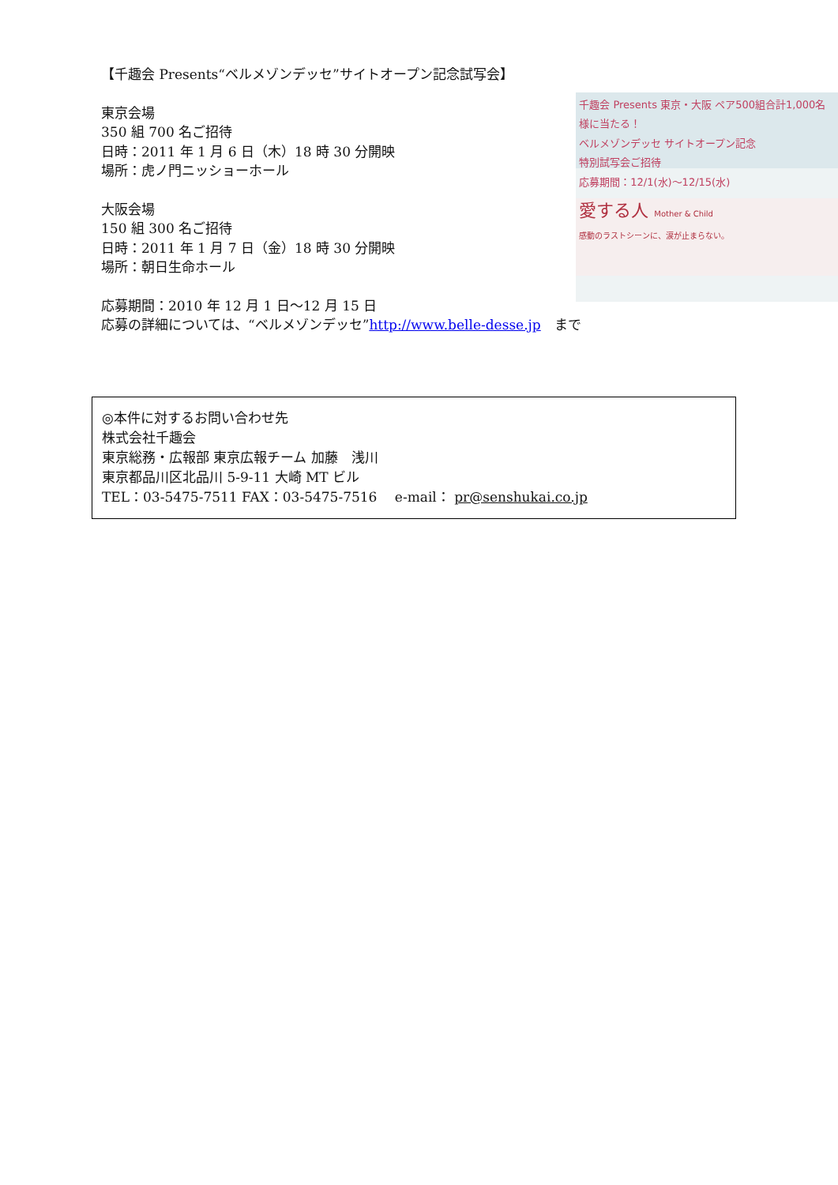【千趣会 Presents“ベルメゾンデッセ”サイトオープン記念試写会】
東京会場
350 組 700 名ご招待
日時：2011 年 1 月 6 日（木）18 時 30 分開映
場所：虎ノ門ニッショーホール
大阪会場
150 組 300 名ご招待
日時：2011 年 1 月 7 日（金）18 時 30 分開映
場所：朝日生命ホール
応募期間：2010 年 12 月 1 日～12 月 15 日
千趣会 Presents 東京・大阪 ペア500組合計1,000名様に当たる！
ベルメゾンデッセ サイトオープン記念
特別試写会ご招待
応募期間：12/1(水)～12/15(水)
愛する人 Mother & Child
感動のラストシーンに、涙が止まらない。
応募の詳細については、“ベルメゾンデッセ”http://www.belle-desse.jp　まで
◎本件に対するお問い合わせ先
株式会社千趣会
東京総務・広報部 東京広報チーム 加藤　浅川
東京都品川区北品川 5-9-11 大崎 MT ビル
TEL：03-5475-7511 FAX：03-5475-7516　 e-mail： pr@senshukai.co.jp